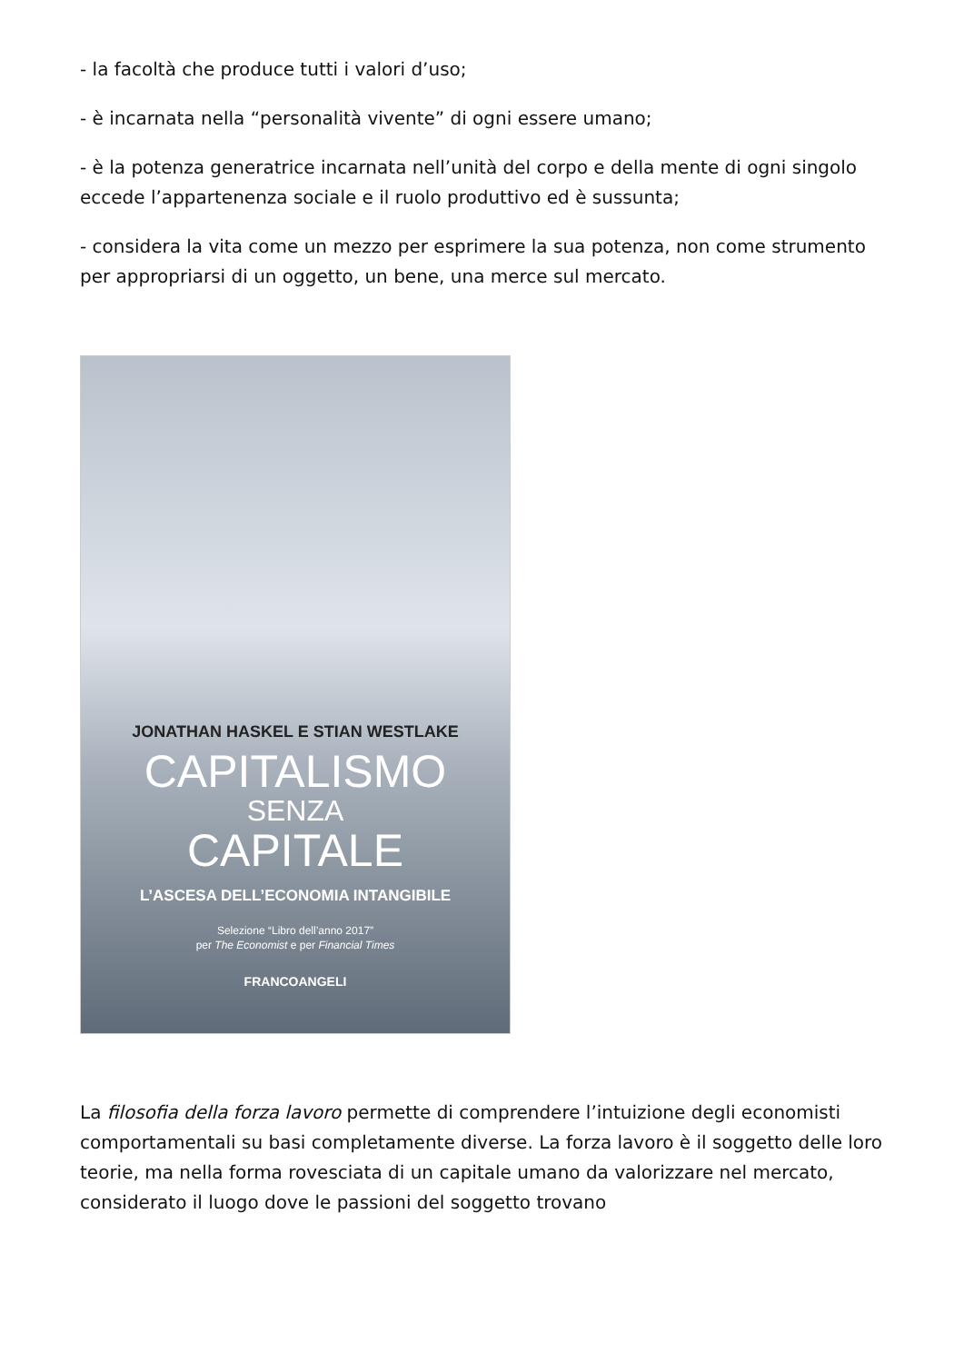- la facoltà che produce tutti i valori d’uso;
- è incarnata nella “personalità vivente” di ogni essere umano;
- è la potenza generatrice incarnata nell’unità del corpo e della mente di ogni singolo eccede l’appartenenza sociale e il ruolo produttivo ed è sussunta;
- considera la vita come un mezzo per esprimere la sua potenza, non come strumento per appropriarsi di un oggetto, un bene, una merce sul mercato.
JONATHAN HASKEL E STIAN WESTLAKE
CAPITALISMO
SENZA
CAPITALE
L’ASCESA DELL’ECONOMIA INTANGIBILE
Selezione “Libro dell’anno 2017”
per The Economist e per Financial Times
FRANCOANGELI
La filosofia della forza lavoro permette di comprendere l’intuizione degli economisti comportamentali su basi completamente diverse. La forza lavoro è il soggetto delle loro teorie, ma nella forma rovesciata di un capitale umano da valorizzare nel mercato, considerato il luogo dove le passioni del soggetto trovano